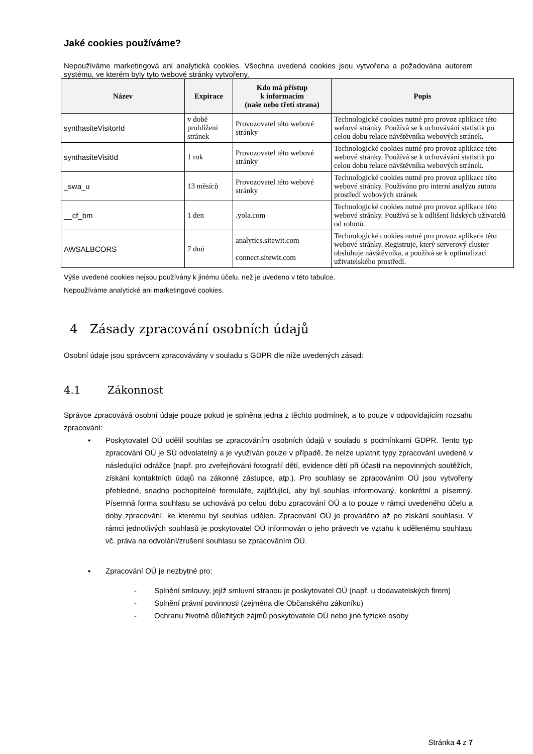Jaké cookies používáme?
Nepoužíváme marketingová ani analytická cookies. Všechna uvedená cookies jsou vytvořena a požadována autorem systému, ve kterém byly tyto webové stránky vytvořeny,
| Název | Expirace | Kdo má přístup k informacím (naše nebo třetí strana) | Popis |
| --- | --- | --- | --- |
| synthasiteVisitorId | v době prohlížení stránek | Provozovatel této webové stránky | Technologické cookies nutné pro provoz aplikace této webové stránky. Používá se k uchovávání statistik po celou dobu relace návštěvníka webových stránek. |
| synthasiteVisitId | 1 rok | Provozovatel této webové stránky | Technologické cookies nutné pro provoz aplikace této webové stránky. Používá se k uchovávání statistik po celou dobu relace návštěvníka webových stránek. |
| _swa_u | 13 měsíců | Provozovatel této webové stránky | Technologické cookies nutné pro provoz aplikace této webové stránky. Používáno pro interní analýzu autora prostředí webových stránek |
| __cf_bm | 1 den | .yola.com | Technologické cookies nutné pro provoz aplikace této webové stránky. Používá se k odlišení lidských uživatelů od robotů. |
| AWSALBCORS | 7 dnů | analytics.sitewit.com connect.sitewit.com | Technologické cookies nutné pro provoz aplikace této webové stránky. Registruje, který serverový cluster obsluhuje návštěvníka, a používá se k optimalizaci uživatelského prostředí. |
Výše uvedené cookies nejsou používány k jinému účelu, než je uvedeno v této tabulce.
Nepoužíváme analytické ani marketingové cookies.
4 Zásady zpracování osobních údajů
Osobní údaje jsou správcem zpracovávány v souladu s GDPR dle níže uvedených zásad:
4.1 Zákonnost
Správce zpracovává osobní údaje pouze pokud je splněna jedna z těchto podmínek, a to pouze v odpovídajícím rozsahu zpracování:
▪ Poskytovatel OÚ udělil souhlas se zpracováním osobních údajů v souladu s podmínkami GDPR. Tento typ zpracování OÚ je SÚ odvolatelný a je využíván pouze v případě, že nelze uplatnit typy zpracování uvedené v následující odrážce (např. pro zveřejňování fotografií dětí, evidence dětí při účasti na nepovinných soutěžích, získání kontaktních údajů na zákonné zástupce, atp.). Pro souhlasy se zpracováním OÚ jsou vytvořeny přehledné, snadno pochopitelné formuláře, zajišťující, aby byl souhlas informovaný, konkrétní a písemný. Písemná forma souhlasu se uchovává po celou dobu zpracování OÚ a to pouze v rámci uvedeného účelu a doby zpracování, ke kterému byl souhlas udělen. Zpracování OÚ je prováděno až po získání souhlasu. V rámci jednotlivých souhlasů je poskytovatel OÚ informován o jeho právech ve vztahu k udělenému souhlasu vč. práva na odvolání/zrušení souhlasu se zpracováním OÚ.
▪ Zpracování OÚ je nezbytné pro:
- Splnění smlouvy, jejíž smluvní stranou je poskytovatel OÚ (např. u dodavatelských firem)
- Splnění právní povinnosti (zejména dle Občanského zákoníku)
- Ochranu životně důležitých zájmů poskytovatele OÚ nebo jiné fyzické osoby
Stránka 4 z 7